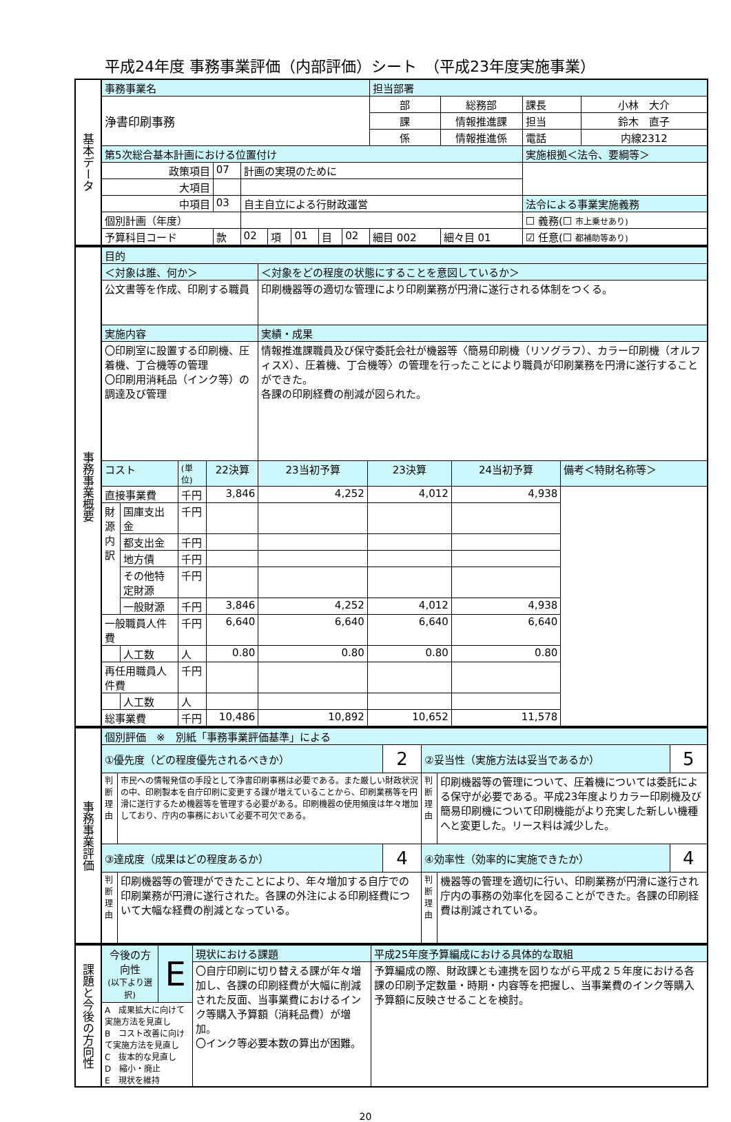平成24年度 事務事業評価（内部評価）シート　（平成23年度実施事業）
| 基本データ | 事務事業名 | | | | | | | 担当部署 | | | |
| | 浄書印刷事務 | | | | | | | 部 | 総務部 | 課長 | 小林 大介 |
| | | | | | | | | 課 | 情報推進課 | 担当 | 鈴木 直子 |
| | | | | | | | | 係 | 情報推進係 | 電話 | 内線2312 |
| | 第5次総合基本計画における位置付け | | | | | | | | | 実施根拠＜法令、要綱等＞ | |
| | 政策項目 | 07 | 計画の実現のために | | | | | | | | |
| | 大項目 | | | | | | | | | | |
| | 中項目 | 03 | 自主自立による行財政運営 | | | | | | | 法令による事業実施義務 | |
| | 個別計画（年度） | | | | | | | | | ☐ 義務(☐ 市上乗せあり) | |
| | 予算科目コード | 款 | 02 | 項 | 01 | 目 | 02 | 細目 002 | 細々目 01 | ☑ 任意(☐ 都補助等あり) | |
| 事務事業概要 | 目的 | | | | | | | |
| | ＜対象は誰、何か＞ | | | | ＜対象をどの程度の状態にすることを意図しているか＞ | | | |
| | 公文書等を作成、印刷する職員 | | | | 印刷機器等の適切な管理により印刷業務が円滑に遂行される体制をつくる。 | | | |
| | 実施内容 | | | | 実績・成果 | | | |
| | 〇印刷室に設置する印刷機、圧着機、丁合機等の管理 〇印刷用消耗品（インク等）の調達及び管理 | | | | 情報推進課職員及び保守委託会社が機器等〈簡易印刷機（リソグラフ）、カラー印刷機（オルフィスX）、圧着機、丁合機等〉の管理を行ったことにより職員が印刷業務を円滑に遂行することができた。 各課の印刷経費の削減が図られた。 | | | |
| | コスト | | (単位) | 22決算 | 23当初予算 | 23決算 | 24当初予算 | 備考＜特財名称等＞ |
| | 直接事業費 | | 千円 | 3,846 | 4,252 | 4,012 | 4,938 | |
| | 財源内訳 | 国庫支出金 | 千円 | | | | | |
| | | 都支出金 | 千円 | | | | | |
| | | 地方債 | 千円 | | | | | |
| | | その他特定財源 | 千円 | | | | | |
| | | 一般財源 | 千円 | 3,846 | 4,252 | 4,012 | 4,938 | |
| | 一般職員人件費 | | 千円 | 6,640 | 6,640 | 6,640 | 6,640 | |
| | | 人工数 | 人 | 0.80 | 0.80 | 0.80 | 0.80 | |
| | 再任用職員人件費 | | 千円 | | | | | |
| | | 人工数 | 人 | | | | | |
| | 総事業費 | | 千円 | 10,486 | 10,892 | 10,652 | 11,578 | |
| 事務事業評価 | 個別評価 ※ 別紙「事務事業評価基準」による | | | | | |
| | ①優先度（どの程度優先されるべきか） | | 2 | ②妥当性（実施方法は妥当であるか） | | 5 |
| | 判断理由 | 市民への情報発信の手段として浄書印刷事務は必要である。また厳しい財政状況の中、印刷製本を自庁印刷に変更する課が増えていることから、印刷業務等を円滑に遂行するため機器等を管理する必要がある。印刷機器の使用頻度は年々増加しており、庁内の事務において必要不可欠である。 | | 判断理由 | 印刷機器等の管理について、圧着機については委託による保守が必要である。平成23年度よりカラー印刷機及び簡易印刷機について印刷機能がより充実した新しい機種へと変更した。リース料は減少した。 | |
| | ③達成度（成果はどの程度あるか） | | 4 | ④効率性（効率的に実施できたか） | | 4 |
| | 判断理由 | 印刷機器等の管理ができたことにより、年々増加する自庁での印刷業務が円滑に遂行された。各課の外注による印刷経費について大幅な経費の削減となっている。 | | 判断理由 | 機器等の管理を適切に行い、印刷業務が円滑に遂行され庁内の事務の効率化を図ることができた。各課の印刷経費は削減されている。 | |
| 課題と今後の方向性 | 今後の方向性 (以下より選択) | E | 現状における課題 | 平成25年度予算編成における具体的な取組 |
| | | | 〇自庁印刷に切り替える課が年々増加し、各課の印刷経費が大幅に削減された反面、当事業費におけるインク等購入予算額（消耗品費）が増加。 〇インク等必要本数の算出が困難。 | 予算編成の際、財政課とも連携を図りながら平成２５年度における各課の印刷予定数量・時期・内容等を把握し、当事業費のインク等購入予算額に反映させることを検討。 |
| | A 成果拡大に向けて実施方法を見直し B コスト改善に向けて実施方法を見直し C 抜本的な見直し D 縮小・廃止 E 現状を維持 | | | |
20